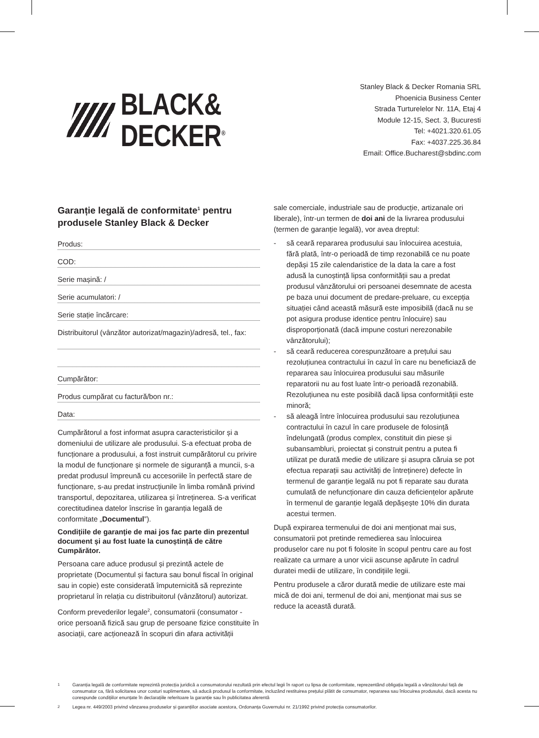BLACK&
DECKER<sup>®</sup>
Stanley Black & Decker Romania SRL
Phoenicia Business Center
Strada Turturelelor Nr. 11A, Etaj 4
Module 12-15, Sect. 3, Bucuresti
Tel: +4021.320.61.05
Fax: +4037.225.36.84
Email: Office.Bucharest@sbdinc.com
Garanție legală de conformitate<sup>1</sup> pentru produsele Stanley Black & Decker
Produs:
COD:
Serie mașină: /
Serie acumulatori: /
Serie stație încărcare:
Distribuitorul (vânzător autorizat/magazin)/adresă, tel., fax:
Cumpărător:
Produs cumpărat cu factură/bon nr.:
Data:
Cumpărătorul a fost informat asupra caracteristicilor și a domeniului de utilizare ale produsului. S-a efectuat proba de funcționare a produsului, a fost instruit cumpărătorul cu privire la modul de funcționare și normele de siguranță a muncii, s-a predat produsul împreună cu accesoriile în perfectă stare de funcționare, s-au predat instrucțiunile în limba română privind transportul, depozitarea, utilizarea și întreținerea. S-a verificat corectitudinea datelor înscrise în garanția legală de conformitate „Documentul”).
Condițiile de garanție de mai jos fac parte din prezentul document și au fost luate la cunoștință de către Cumpărător.
Persoana care aduce produsul și prezintă actele de proprietate (Documentul și factura sau bonul fiscal în original sau in copie) este considerată împuternicită să reprezinte proprietarul în relația cu distribuitorul (vânzătorul) autorizat.
Conform prevederilor legale<sup>2</sup>, consumatorii (consumator - orice persoană fizică sau grup de persoane fizice constituite în asociații, care acționează în scopuri din afara activității
sale comerciale, industriale sau de producție, artizanale ori liberale), într-un termen de doi ani de la livrarea produsului (termen de garanție legală), vor avea dreptul:
- să ceară repararea produsului sau înlocuirea acestuia, fără plată, într-o perioadă de timp rezonabilă ce nu poate depăși 15 zile calendaristice de la data la care a fost adusă la cunoștință lipsa conformității sau a predat produsul vânzătorului ori persoanei desemnate de acesta pe baza unui document de predare-preluare, cu excepția situației când această măsură este imposibilă (dacă nu se pot asigura produse identice pentru înlocuire) sau disproporționată (dacă impune costuri nerezonabile vânzătorului);
- să ceară reducerea corespunzătoare a prețului sau rezoluțiunea contractului în cazul în care nu beneficiază de repararea sau înlocuirea produsului sau măsurile reparatorii nu au fost luate într-o perioadă rezonabilă. Rezoluțiunea nu este posibilă dacă lipsa conformității este minoră;
- să aleagă între înlocuirea produsului sau rezoluțiunea contractului în cazul în care produsele de folosință îndelungată (produs complex, constituit din piese și subansambluri, proiectat și construit pentru a putea fi utilizat pe durată medie de utilizare și asupra căruia se pot efectua reparații sau activități de întreținere) defecte în termenul de garanție legală nu pot fi reparate sau durata cumulată de nefuncționare din cauza deficiențelor apărute în termenul de garanție legală depășește 10% din durata acestui termen.
După expirarea termenului de doi ani menționat mai sus, consumatorii pot pretinde remedierea sau înlocuirea produselor care nu pot fi folosite în scopul pentru care au fost realizate ca urmare a unor vicii ascunse apărute în cadrul duratei medii de utilizare, în condițiile legii.
Pentru produsele a căror durată medie de utilizare este mai mică de doi ani, termenul de doi ani, menționat mai sus se reduce la această durată.
<sup>1</sup> Garanția legală de conformitate reprezintă protecția juridică a consumatorului rezultată prin efectul legii în raport cu lipsa de conformitate, reprezentând obligația legală a vânzătorului față de consumator ca, fără solicitarea unor costuri suplimentare, să aducă produsul la conformitate, incluzând restituirea prețului plătit de consumator, repararea sau înlocuirea produsului, dacă acesta nu corespunde condițiilor enunțate în declarațiile referitoare la garanție sau în publicitatea aferentă
<sup>2</sup> Legea nr. 449/2003 privind vânzarea produselor și garanțiilor asociate acestora, Ordonanța Guvernului nr. 21/1992 privind protecția consumatorilor.